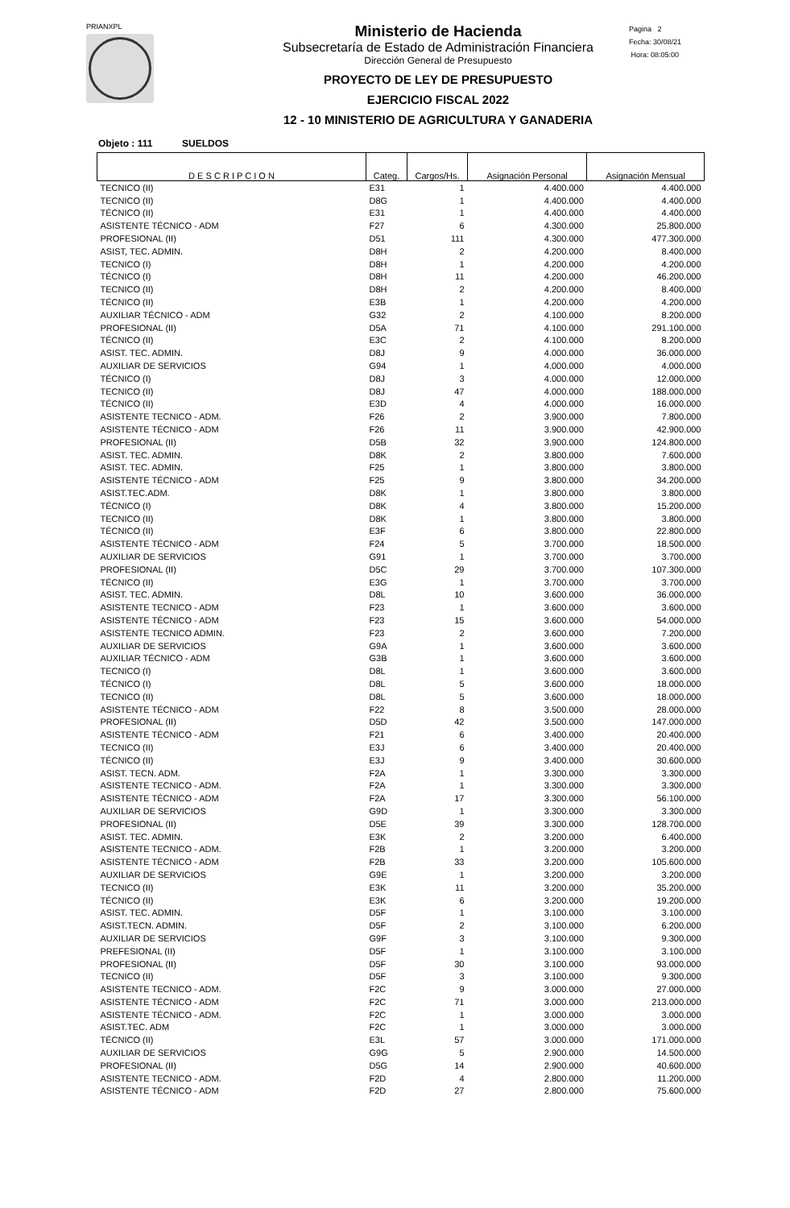PRIANXPL
Ministerio de Hacienda
Subsecretaría de Estado de Administración Financiera
Dirección General de Presupuesto
PROYECTO DE LEY DE PRESUPUESTO
EJERCICIO FISCAL 2022
12 - 10 MINISTERIO DE AGRICULTURA Y GANADERIA
Pagina 2
Fecha: 30/08/21
Hora: 08:05:00
Objeto : 111 SUELDOS
| D E S C R I P C I O N | Categ. | Cargos/Hs. | Asignación Personal | Asignación Mensual |
| --- | --- | --- | --- | --- |
| TECNICO (II) | E31 | 1 | 4.400.000 | 4.400.000 |
| TECNICO (II) | D8G | 1 | 4.400.000 | 4.400.000 |
| TÉCNICO (II) | E31 | 1 | 4.400.000 | 4.400.000 |
| ASISTENTE TÉCNICO - ADM | F27 | 6 | 4.300.000 | 25.800.000 |
| PROFESIONAL (II) | D51 | 111 | 4.300.000 | 477.300.000 |
| ASIST, TEC. ADMIN. | D8H | 2 | 4.200.000 | 8.400.000 |
| TECNICO (I) | D8H | 1 | 4.200.000 | 4.200.000 |
| TÉCNICO (I) | D8H | 11 | 4.200.000 | 46.200.000 |
| TECNICO (II) | D8H | 2 | 4.200.000 | 8.400.000 |
| TÉCNICO (II) | E3B | 1 | 4.200.000 | 4.200.000 |
| AUXILIAR TÉCNICO - ADM | G32 | 2 | 4.100.000 | 8.200.000 |
| PROFESIONAL (II) | D5A | 71 | 4.100.000 | 291.100.000 |
| TÉCNICO (II) | E3C | 2 | 4.100.000 | 8.200.000 |
| ASIST. TEC. ADMIN. | D8J | 9 | 4.000.000 | 36.000.000 |
| AUXILIAR DE SERVICIOS | G94 | 1 | 4.000.000 | 4.000.000 |
| TÉCNICO (I) | D8J | 3 | 4.000.000 | 12.000.000 |
| TECNICO (II) | D8J | 47 | 4.000.000 | 188.000.000 |
| TÉCNICO (II) | E3D | 4 | 4.000.000 | 16.000.000 |
| ASISTENTE TECNICO - ADM. | F26 | 2 | 3.900.000 | 7.800.000 |
| ASISTENTE TÉCNICO - ADM | F26 | 11 | 3.900.000 | 42.900.000 |
| PROFESIONAL (II) | D5B | 32 | 3.900.000 | 124.800.000 |
| ASIST. TEC. ADMIN. | D8K | 2 | 3.800.000 | 7.600.000 |
| ASIST. TEC. ADMIN. | F25 | 1 | 3.800.000 | 3.800.000 |
| ASISTENTE TÉCNICO - ADM | F25 | 9 | 3.800.000 | 34.200.000 |
| ASIST.TEC.ADM. | D8K | 1 | 3.800.000 | 3.800.000 |
| TÉCNICO (I) | D8K | 4 | 3.800.000 | 15.200.000 |
| TECNICO (II) | D8K | 1 | 3.800.000 | 3.800.000 |
| TÉCNICO (II) | E3F | 6 | 3.800.000 | 22.800.000 |
| ASISTENTE TÉCNICO - ADM | F24 | 5 | 3.700.000 | 18.500.000 |
| AUXILIAR DE SERVICIOS | G91 | 1 | 3.700.000 | 3.700.000 |
| PROFESIONAL (II) | D5C | 29 | 3.700.000 | 107.300.000 |
| TÉCNICO (II) | E3G | 1 | 3.700.000 | 3.700.000 |
| ASIST. TEC. ADMIN. | D8L | 10 | 3.600.000 | 36.000.000 |
| ASISTENTE TECNICO - ADM | F23 | 1 | 3.600.000 | 3.600.000 |
| ASISTENTE TÉCNICO - ADM | F23 | 15 | 3.600.000 | 54.000.000 |
| ASISTENTE TECNICO ADMIN. | F23 | 2 | 3.600.000 | 7.200.000 |
| AUXILIAR DE SERVICIOS | G9A | 1 | 3.600.000 | 3.600.000 |
| AUXILIAR TÉCNICO - ADM | G3B | 1 | 3.600.000 | 3.600.000 |
| TECNICO (I) | D8L | 1 | 3.600.000 | 3.600.000 |
| TÉCNICO (I) | D8L | 5 | 3.600.000 | 18.000.000 |
| TECNICO (II) | D8L | 5 | 3.600.000 | 18.000.000 |
| ASISTENTE TÉCNICO - ADM | F22 | 8 | 3.500.000 | 28.000.000 |
| PROFESIONAL (II) | D5D | 42 | 3.500.000 | 147.000.000 |
| ASISTENTE TÉCNICO - ADM | F21 | 6 | 3.400.000 | 20.400.000 |
| TECNICO (II) | E3J | 6 | 3.400.000 | 20.400.000 |
| TÉCNICO (II) | E3J | 9 | 3.400.000 | 30.600.000 |
| ASIST. TECN. ADM. | F2A | 1 | 3.300.000 | 3.300.000 |
| ASISTENTE TECNICO - ADM. | F2A | 1 | 3.300.000 | 3.300.000 |
| ASISTENTE TÉCNICO - ADM | F2A | 17 | 3.300.000 | 56.100.000 |
| AUXILIAR DE SERVICIOS | G9D | 1 | 3.300.000 | 3.300.000 |
| PROFESIONAL (II) | D5E | 39 | 3.300.000 | 128.700.000 |
| ASIST. TEC. ADMIN. | E3K | 2 | 3.200.000 | 6.400.000 |
| ASISTENTE TECNICO - ADM. | F2B | 1 | 3.200.000 | 3.200.000 |
| ASISTENTE TÉCNICO - ADM | F2B | 33 | 3.200.000 | 105.600.000 |
| AUXILIAR DE SERVICIOS | G9E | 1 | 3.200.000 | 3.200.000 |
| TECNICO (II) | E3K | 11 | 3.200.000 | 35.200.000 |
| TÉCNICO (II) | E3K | 6 | 3.200.000 | 19.200.000 |
| ASIST. TEC. ADMIN. | D5F | 1 | 3.100.000 | 3.100.000 |
| ASIST.TECN. ADMIN. | D5F | 2 | 3.100.000 | 6.200.000 |
| AUXILIAR DE SERVICIOS | G9F | 3 | 3.100.000 | 9.300.000 |
| PREFESIONAL (II) | D5F | 1 | 3.100.000 | 3.100.000 |
| PROFESIONAL (II) | D5F | 30 | 3.100.000 | 93.000.000 |
| TECNICO (II) | D5F | 3 | 3.100.000 | 9.300.000 |
| ASISTENTE TECNICO - ADM. | F2C | 9 | 3.000.000 | 27.000.000 |
| ASISTENTE TÉCNICO - ADM | F2C | 71 | 3.000.000 | 213.000.000 |
| ASISTENTE TÉCNICO - ADM. | F2C | 1 | 3.000.000 | 3.000.000 |
| ASIST.TEC. ADM | F2C | 1 | 3.000.000 | 3.000.000 |
| TÉCNICO (II) | E3L | 57 | 3.000.000 | 171.000.000 |
| AUXILIAR DE SERVICIOS | G9G | 5 | 2.900.000 | 14.500.000 |
| PROFESIONAL (II) | D5G | 14 | 2.900.000 | 40.600.000 |
| ASISTENTE TECNICO - ADM. | F2D | 4 | 2.800.000 | 11.200.000 |
| ASISTENTE TÉCNICO - ADM | F2D | 27 | 2.800.000 | 75.600.000 |